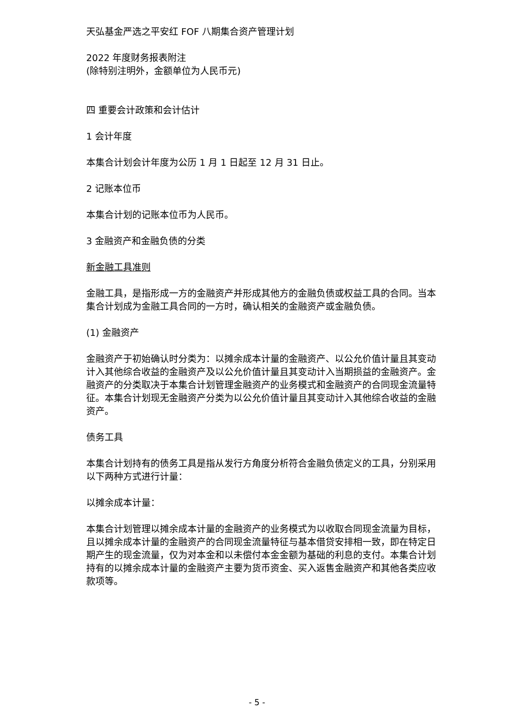天弘基金严选之平安红 FOF 八期集合资产管理计划
2022 年度财务报表附注
(除特别注明外，金额单位为人民币元)
四 重要会计政策和会计估计
1 会计年度
本集合计划会计年度为公历 1 月 1 日起至 12 月 31 日止。
2 记账本位币
本集合计划的记账本位币为人民币。
3 金融资产和金融负债的分类
新金融工具准则
金融工具，是指形成一方的金融资产并形成其他方的金融负债或权益工具的合同。当本集合计划成为金融工具合同的一方时，确认相关的金融资产或金融负债。
(1) 金融资产
金融资产于初始确认时分类为：以摊余成本计量的金融资产、以公允价值计量且其变动计入其他综合收益的金融资产及以公允价值计量且其变动计入当期损益的金融资产。金融资产的分类取决于本集合计划管理金融资产的业务模式和金融资产的合同现金流量特征。本集合计划现无金融资产分类为以公允价值计量且其变动计入其他综合收益的金融资产。
债务工具
本集合计划持有的债务工具是指从发行方角度分析符合金融负债定义的工具，分别采用以下两种方式进行计量：
以摊余成本计量：
本集合计划管理以摊余成本计量的金融资产的业务模式为以收取合同现金流量为目标，且以摊余成本计量的金融资产的合同现金流量特征与基本借贷安排相一致，即在特定日期产生的现金流量，仅为对本金和以未偿付本金金额为基础的利息的支付。本集合计划持有的以摊余成本计量的金融资产主要为货币资金、买入返售金融资产和其他各类应收款项等。
- 5 -